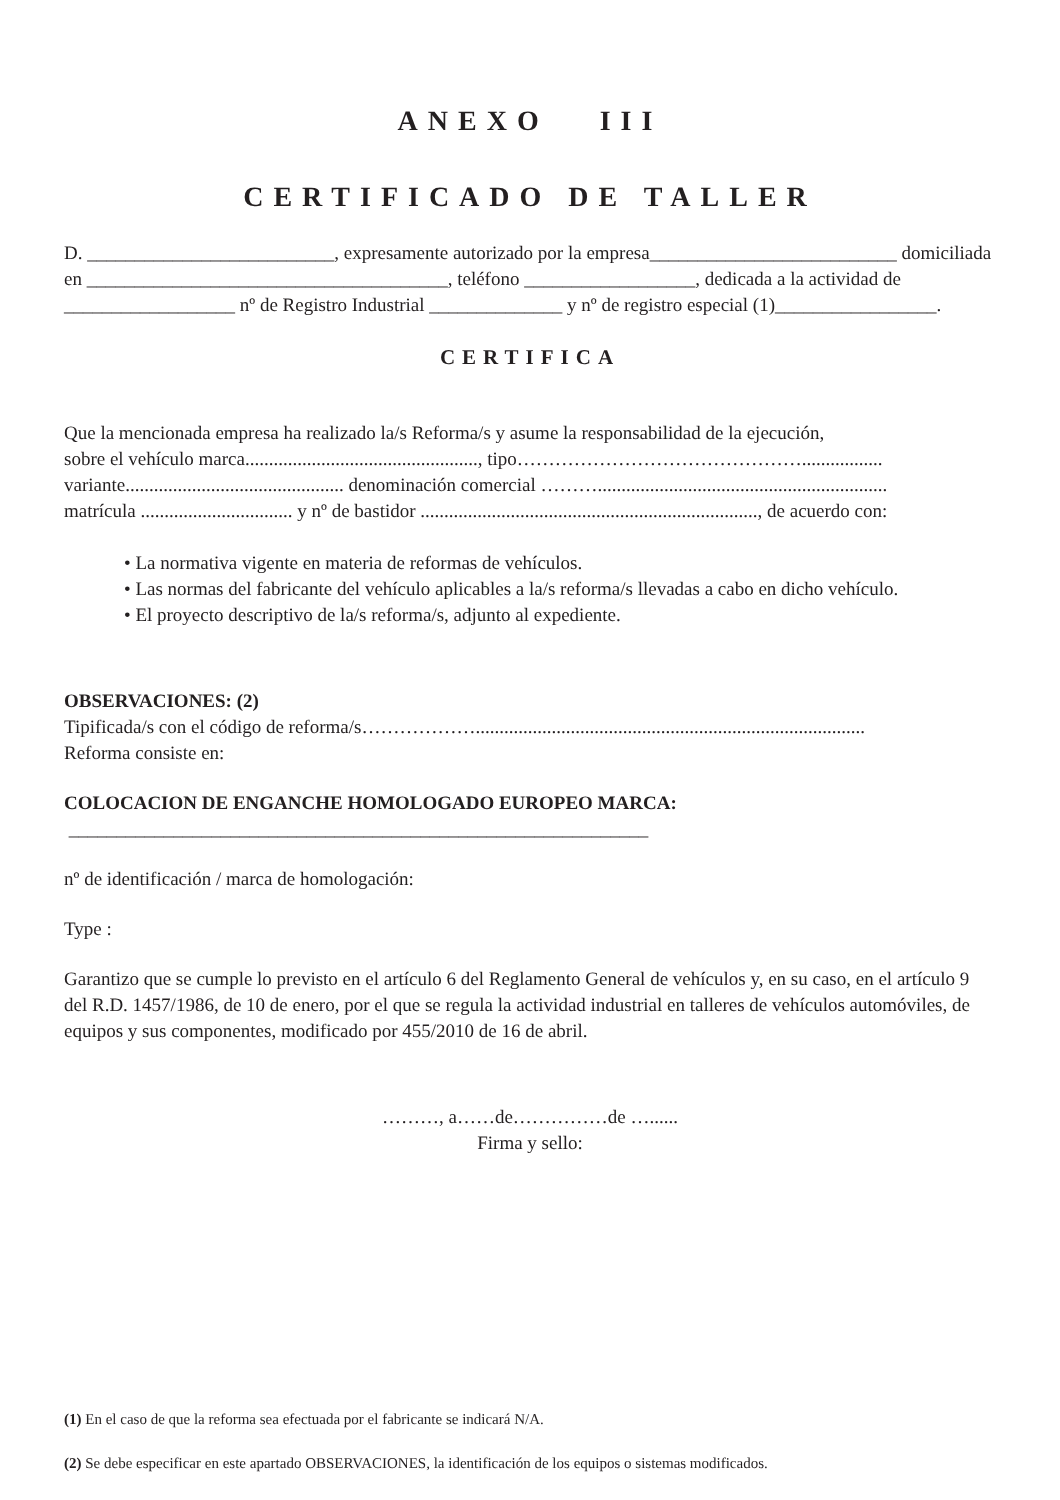ANEXO III
CERTIFICADO DE TALLER
D. __________________________, expresamente autorizado por la empresa__________________________ domiciliada en ______________________________________, teléfono __________________, dedicada a la actividad de __________________ nº de Registro Industrial ______________ y nº de registro especial (1)_________________.
CERTIFICA
Que la mencionada empresa ha realizado la/s Reforma/s y asume la responsabilidad de la ejecución,
sobre el vehículo marca................................................., tipo……………………………………….................
variante.............................................. denominación comercial ……….............................................................
matrícula ................................ y nº de bastidor ......................................................................., de acuerdo con:
• La normativa vigente en materia de reformas de vehículos.
• Las normas del fabricante del vehículo aplicables a la/s reforma/s llevadas a cabo en dicho vehículo.
• El proyecto descriptivo de la/s reforma/s, adjunto al expediente.
OBSERVACIONES: (2)
Tipificada/s con el código de reforma/s………………..................................................................................
Reforma consiste en:
COLOCACION DE ENGANCHE HOMOLOGADO EUROPEO MARCA:
_____________________________________________________________
nº de identificación / marca de homologación:
Type :
Garantizo que se cumple lo previsto en el artículo 6 del Reglamento General de vehículos y, en su caso, en el artículo 9 del R.D. 1457/1986, de 10 de enero, por el que se regula la actividad industrial en talleres de vehículos automóviles, de equipos y sus componentes, modificado por 455/2010 de 16 de abril.
………, a……de……………de …......
Firma y sello:
(1) En el caso de que la reforma sea efectuada por el fabricante se indicará N/A.
(2) Se debe especificar en este apartado OBSERVACIONES, la identificación de los equipos o sistemas modificados.